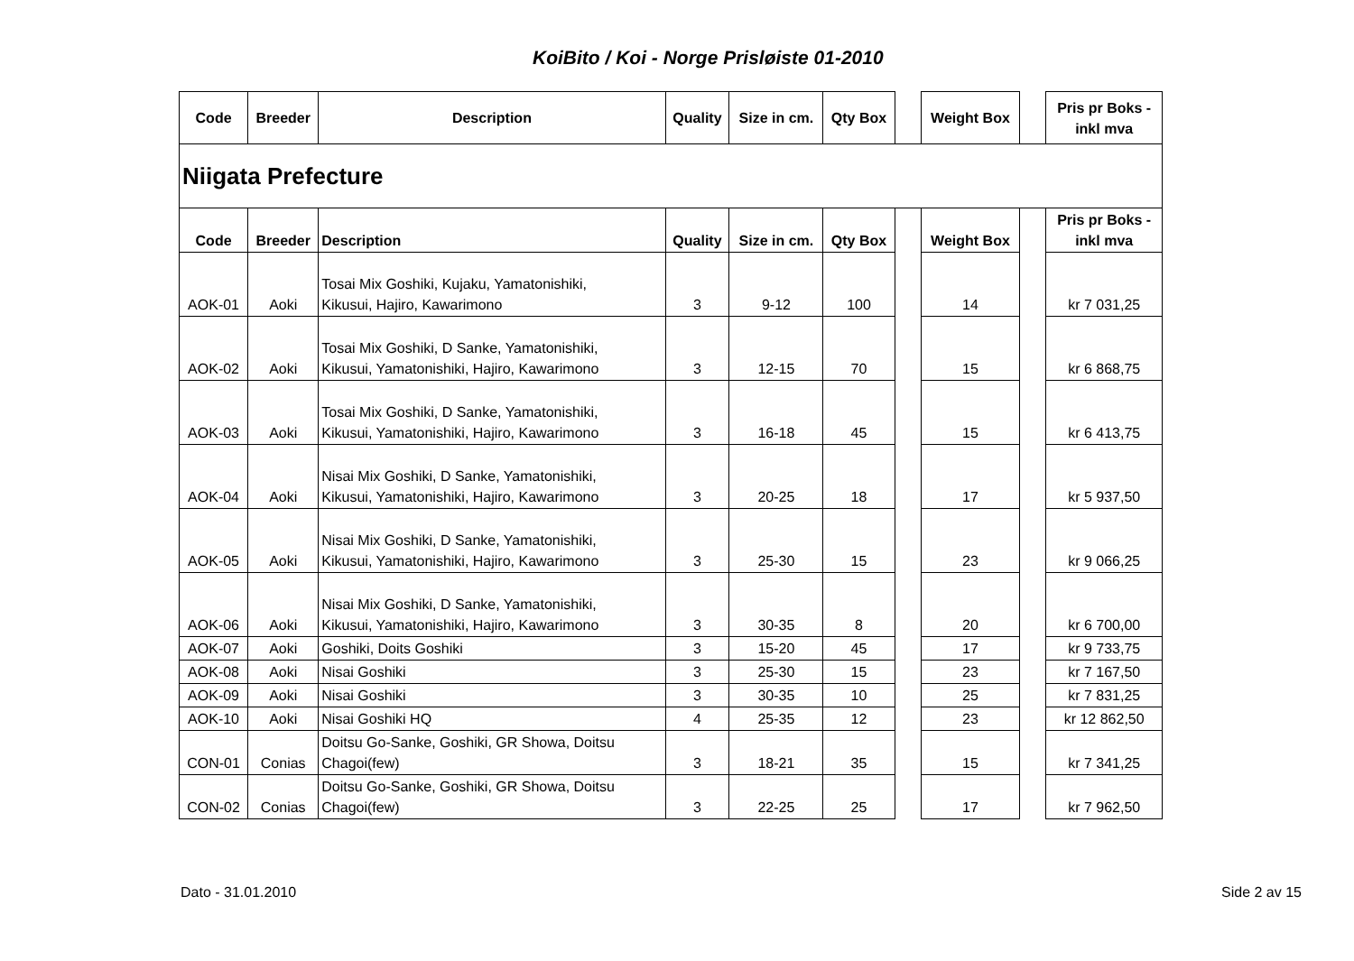KoiBito / Koi - Norge Prisløiste 01-2010
| Code | Breeder | Description | Quality | Size in cm. | Qty Box | | Weight Box | | Pris pr Boks - inkl mva |
| --- | --- | --- | --- | --- | --- | --- | --- | --- | --- |
| Niigata Prefecture | | | | | | | | | |
| Code | Breeder | Description | Quality | Size in cm. | Qty Box | | Weight Box | | Pris pr Boks - inkl mva |
| AOK-01 | Aoki | Tosai Mix Goshiki, Kujaku, Yamatonishiki, Kikusui, Hajiro, Kawarimono | 3 | 9-12 | 100 | | 14 | | kr 7 031,25 |
| AOK-02 | Aoki | Tosai Mix Goshiki, D Sanke, Yamatonishiki, Kikusui, Yamatonishiki, Hajiro, Kawarimono | 3 | 12-15 | 70 | | 15 | | kr 6 868,75 |
| AOK-03 | Aoki | Tosai Mix Goshiki, D Sanke, Yamatonishiki, Kikusui, Yamatonishiki, Hajiro, Kawarimono | 3 | 16-18 | 45 | | 15 | | kr 6 413,75 |
| AOK-04 | Aoki | Nisai Mix Goshiki, D Sanke, Yamatonishiki, Kikusui, Yamatonishiki, Hajiro, Kawarimono | 3 | 20-25 | 18 | | 17 | | kr 5 937,50 |
| AOK-05 | Aoki | Nisai Mix Goshiki, D Sanke, Yamatonishiki, Kikusui, Yamatonishiki, Hajiro, Kawarimono | 3 | 25-30 | 15 | | 23 | | kr 9 066,25 |
| AOK-06 | Aoki | Nisai Mix Goshiki, D Sanke, Yamatonishiki, Kikusui, Yamatonishiki, Hajiro, Kawarimono | 3 | 30-35 | 8 | | 20 | | kr 6 700,00 |
| AOK-07 | Aoki | Goshiki, Doits Goshiki | 3 | 15-20 | 45 | | 17 | | kr 9 733,75 |
| AOK-08 | Aoki | Nisai Goshiki | 3 | 25-30 | 15 | | 23 | | kr 7 167,50 |
| AOK-09 | Aoki | Nisai Goshiki | 3 | 30-35 | 10 | | 25 | | kr 7 831,25 |
| AOK-10 | Aoki | Nisai Goshiki HQ | 4 | 25-35 | 12 | | 23 | | kr 12 862,50 |
| CON-01 | Conias | Doitsu Go-Sanke, Goshiki, GR Showa, Doitsu Chagoi(few) | 3 | 18-21 | 35 | | 15 | | kr 7 341,25 |
| CON-02 | Conias | Doitsu Go-Sanke, Goshiki, GR Showa, Doitsu Chagoi(few) | 3 | 22-25 | 25 | | 17 | | kr 7 962,50 |
Dato - 31.01.2010 Side 2 av 15